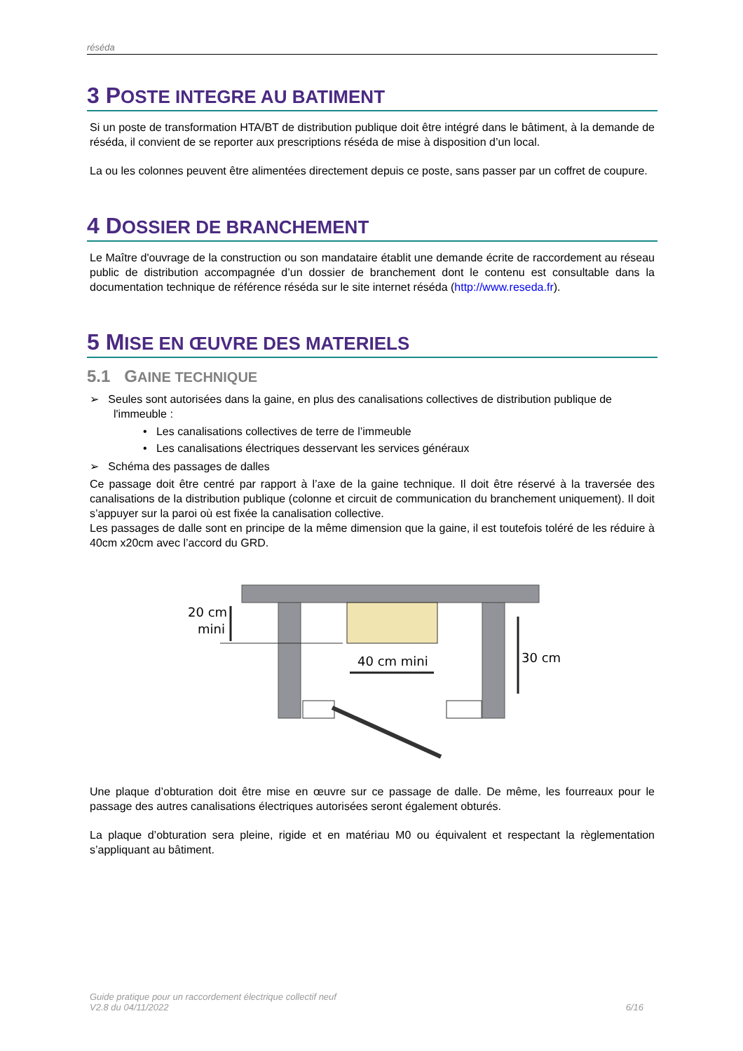réséda
3 POSTE INTEGRE AU BATIMENT
Si un poste de transformation HTA/BT de distribution publique doit être intégré dans le bâtiment, à la demande de réséda, il convient de se reporter aux prescriptions réséda de mise à disposition d’un local.
La ou les colonnes peuvent être alimentées directement depuis ce poste, sans passer par un coffret de coupure.
4 DOSSIER DE BRANCHEMENT
Le Maître d'ouvrage de la construction ou son mandataire établit une demande écrite de raccordement au réseau public de distribution accompagnée d’un dossier de branchement dont le contenu est consultable dans la documentation technique de référence réséda sur le site internet réséda (http://www.reseda.fr).
5 MISE EN ŒUVRE DES MATERIELS
5.1 GAINE TECHNIQUE
➢ Seules sont autorisées dans la gaine, en plus des canalisations collectives de distribution publique de l'immeuble :
• Les canalisations collectives de terre de l’immeuble
• Les canalisations électriques desservant les services généraux
➢ Schéma des passages de dalles
Ce passage doit être centré par rapport à l’axe de la gaine technique. Il doit être réservé à la traversée des canalisations de la distribution publique (colonne et circuit de communication du branchement uniquement). Il doit s’appuyer sur la paroi où est fixée la canalisation collective.
Les passages de dalle sont en principe de la même dimension que la gaine, il est toutefois toléré de les réduire à 40cm x20cm avec l’accord du GRD.
20 cm
mini
40 cm mini
30 cm
Une plaque d’obturation doit être mise en œuvre sur ce passage de dalle. De même, les fourreaux pour le passage des autres canalisations électriques autorisées seront également obturés.
La plaque d’obturation sera pleine, rigide et en matériau M0 ou équivalent et respectant la règlementation s’appliquant au bâtiment.
Guide pratique pour un raccordement électrique collectif neuf
V2.8 du 04/11/2022
6/16